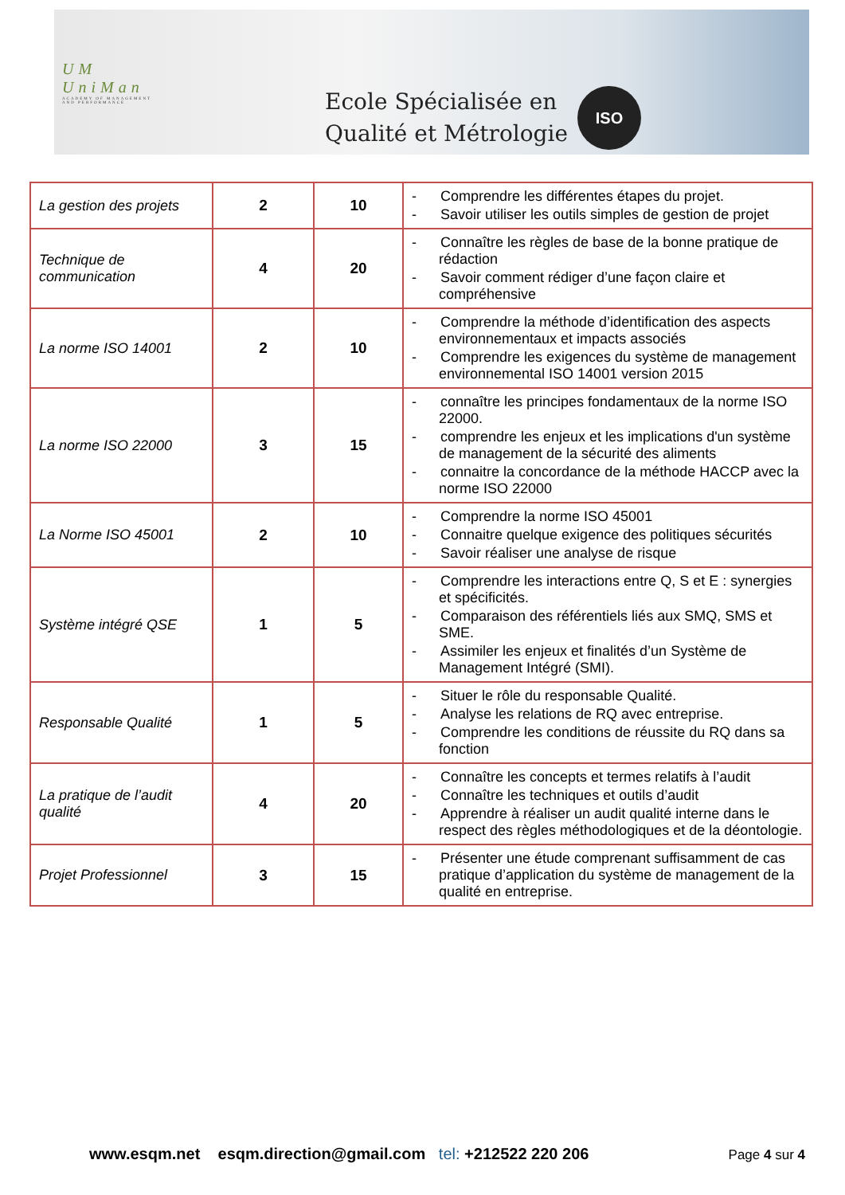UM
UniMan
ACADEMY OF MANAGEMENT AND PERFORMANCE
Ecole Spécialisée en
Qualité et Métrologie
ISO
| La gestion des projets | 2 | 10 | - Comprendre les différentes étapes du projet. - Savoir utiliser les outils simples de gestion de projet |
| Technique de communication | 4 | 20 | - Connaître les règles de base de la bonne pratique de rédaction - Savoir comment rédiger d’une façon claire et compréhensive |
| La norme ISO 14001 | 2 | 10 | - Comprendre la méthode d’identification des aspects environnementaux et impacts associés - Comprendre les exigences du système de management environnemental ISO 14001 version 2015 |
| La norme ISO 22000 | 3 | 15 | - connaître les principes fondamentaux de la norme ISO 22000. - comprendre les enjeux et les implications d'un système de management de la sécurité des aliments - connaitre la concordance de la méthode HACCP avec la norme ISO 22000 |
| La Norme ISO 45001 | 2 | 10 | - Comprendre la norme ISO 45001 - Connaitre quelque exigence des politiques sécurités - Savoir réaliser une analyse de risque |
| Système intégré QSE | 1 | 5 | - Comprendre les interactions entre Q, S et E : synergies et spécificités. - Comparaison des référentiels liés aux SMQ, SMS et SME. - Assimiler les enjeux et finalités d’un Système de Management Intégré (SMI). |
| Responsable Qualité | 1 | 5 | - Situer le rôle du responsable Qualité. - Analyse les relations de RQ avec entreprise. - Comprendre les conditions de réussite du RQ dans sa fonction |
| La pratique de l’audit qualité | 4 | 20 | - Connaître les concepts et termes relatifs à l’audit - Connaître les techniques et outils d’audit - Apprendre à réaliser un audit qualité interne dans le respect des règles méthodologiques et de la déontologie. |
| Projet Professionnel | 3 | 15 | - Présenter une étude comprenant suffisamment de cas pratique d’application du système de management de la qualité en entreprise. |
www.esqm.net esqm.direction@gmail.com tel: +212522 220 206 Page 4 sur 4